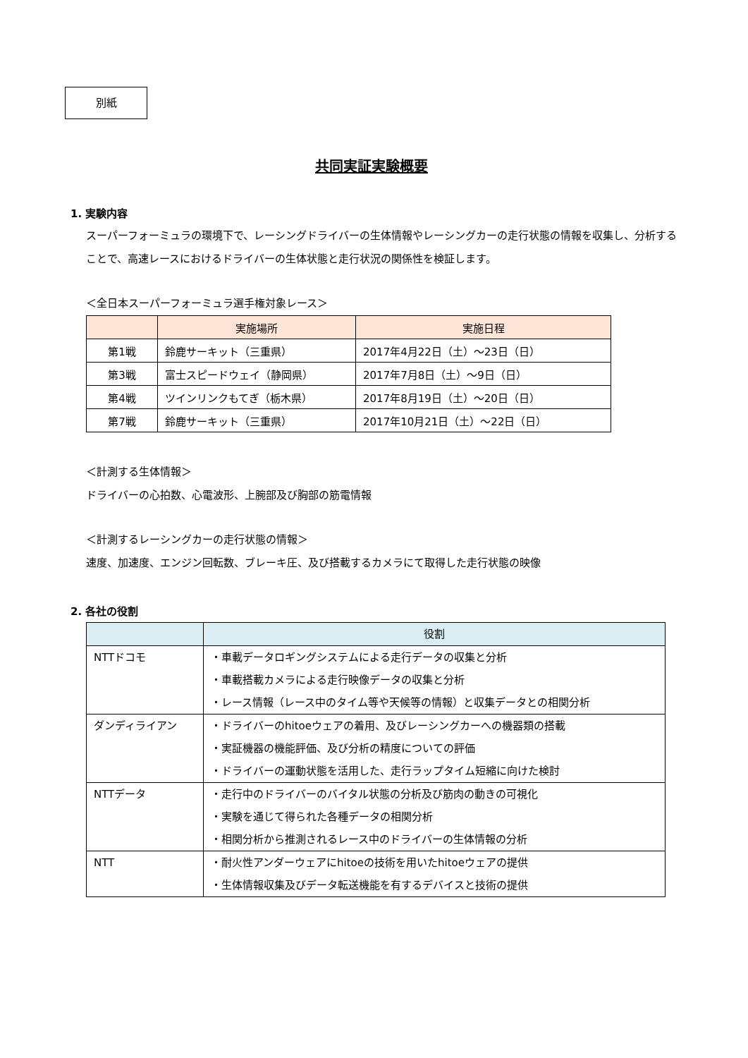別紙
共同実証実験概要
1. 実験内容
スーパーフォーミュラの環境下で、レーシングドライバーの生体情報やレーシングカーの走行状態の情報を収集し、分析することで、高速レースにおけるドライバーの生体状態と走行状況の関係性を検証します。
＜全日本スーパーフォーミュラ選手権対象レース＞
| | 実施場所 | 実施日程 |
| --- | --- | --- |
| 第1戦 | 鈴鹿サーキット（三重県） | 2017年4月22日（土）～23日（日） |
| 第3戦 | 富士スピードウェイ（静岡県） | 2017年7月8日（土）～9日（日） |
| 第4戦 | ツインリンクもてぎ（栃木県） | 2017年8月19日（土）～20日（日） |
| 第7戦 | 鈴鹿サーキット（三重県） | 2017年10月21日（土）～22日（日） |
＜計測する生体情報＞
ドライバーの心拍数、心電波形、上腕部及び胸部の筋電情報
＜計測するレーシングカーの走行状態の情報＞
速度、加速度、エンジン回転数、ブレーキ圧、及び搭載するカメラにて取得した走行状態の映像
2. 各社の役割
| | 役割 |
| --- | --- |
| NTTドコモ | ・車載データロギングシステムによる走行データの収集と分析 ・車載搭載カメラによる走行映像データの収集と分析 ・レース情報（レース中のタイム等や天候等の情報）と収集データとの相関分析 |
| ダンディライアン | ・ドライバーのhitoeウェアの着用、及びレーシングカーへの機器類の搭載 ・実証機器の機能評価、及び分析の精度についての評価 ・ドライバーの運動状態を活用した、走行ラップタイム短縮に向けた検討 |
| NTTデータ | ・走行中のドライバーのバイタル状態の分析及び筋肉の動きの可視化 ・実験を通じて得られた各種データの相関分析 ・相関分析から推測されるレース中のドライバーの生体情報の分析 |
| NTT | ・耐火性アンダーウェアにhitoeの技術を用いたhitoeウェアの提供 ・生体情報収集及びデータ転送機能を有するデバイスと技術の提供 |